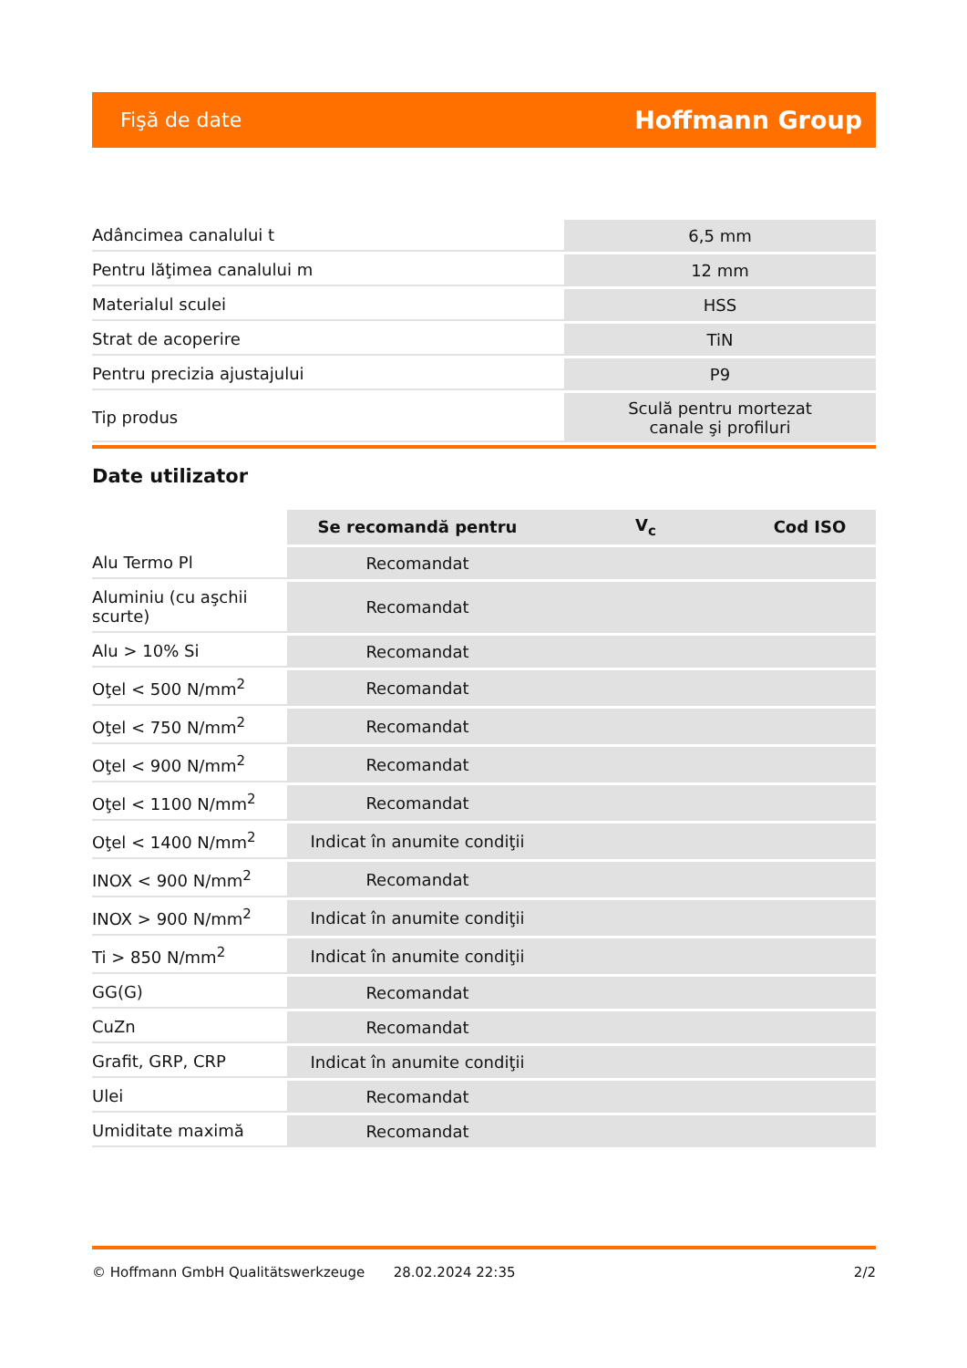Fişă de date Hoffmann Group
| Adâncimea canalului t | 6,5 mm |
| Pentru lăţimea canalului m | 12 mm |
| Materialul sculei | HSS |
| Strat de acoperire | TiN |
| Pentru precizia ajustajului | P9 |
| Tip produs | Sculă pentru mortezat canale şi profiluri |
Date utilizator
| | Se recomandă pentru | V<sub>c</sub> | Cod ISO |
| --- | --- | --- | --- |
| Alu Termo Pl | Recomandat | | |
| Aluminiu (cu aşchii scurte) | Recomandat | | |
| Alu > 10% Si | Recomandat | | |
| Oţel < 500 N/mm<sup>2</sup> | Recomandat | | |
| Oţel < 750 N/mm<sup>2</sup> | Recomandat | | |
| Oţel < 900 N/mm<sup>2</sup> | Recomandat | | |
| Oţel < 1100 N/mm<sup>2</sup> | Recomandat | | |
| Oţel < 1400 N/mm<sup>2</sup> | Indicat în anumite condiţii | | |
| INOX < 900 N/mm<sup>2</sup> | Recomandat | | |
| INOX > 900 N/mm<sup>2</sup> | Indicat în anumite condiţii | | |
| Ti > 850 N/mm<sup>2</sup> | Indicat în anumite condiţii | | |
| GG(G) | Recomandat | | |
| CuZn | Recomandat | | |
| Grafit, GRP, CRP | Indicat în anumite condiţii | | |
| Ulei | Recomandat | | |
| Umiditate maximă | Recomandat | | |
© Hoffmann GmbH Qualitätswerkzeuge 28.02.2024 22:35 2/2